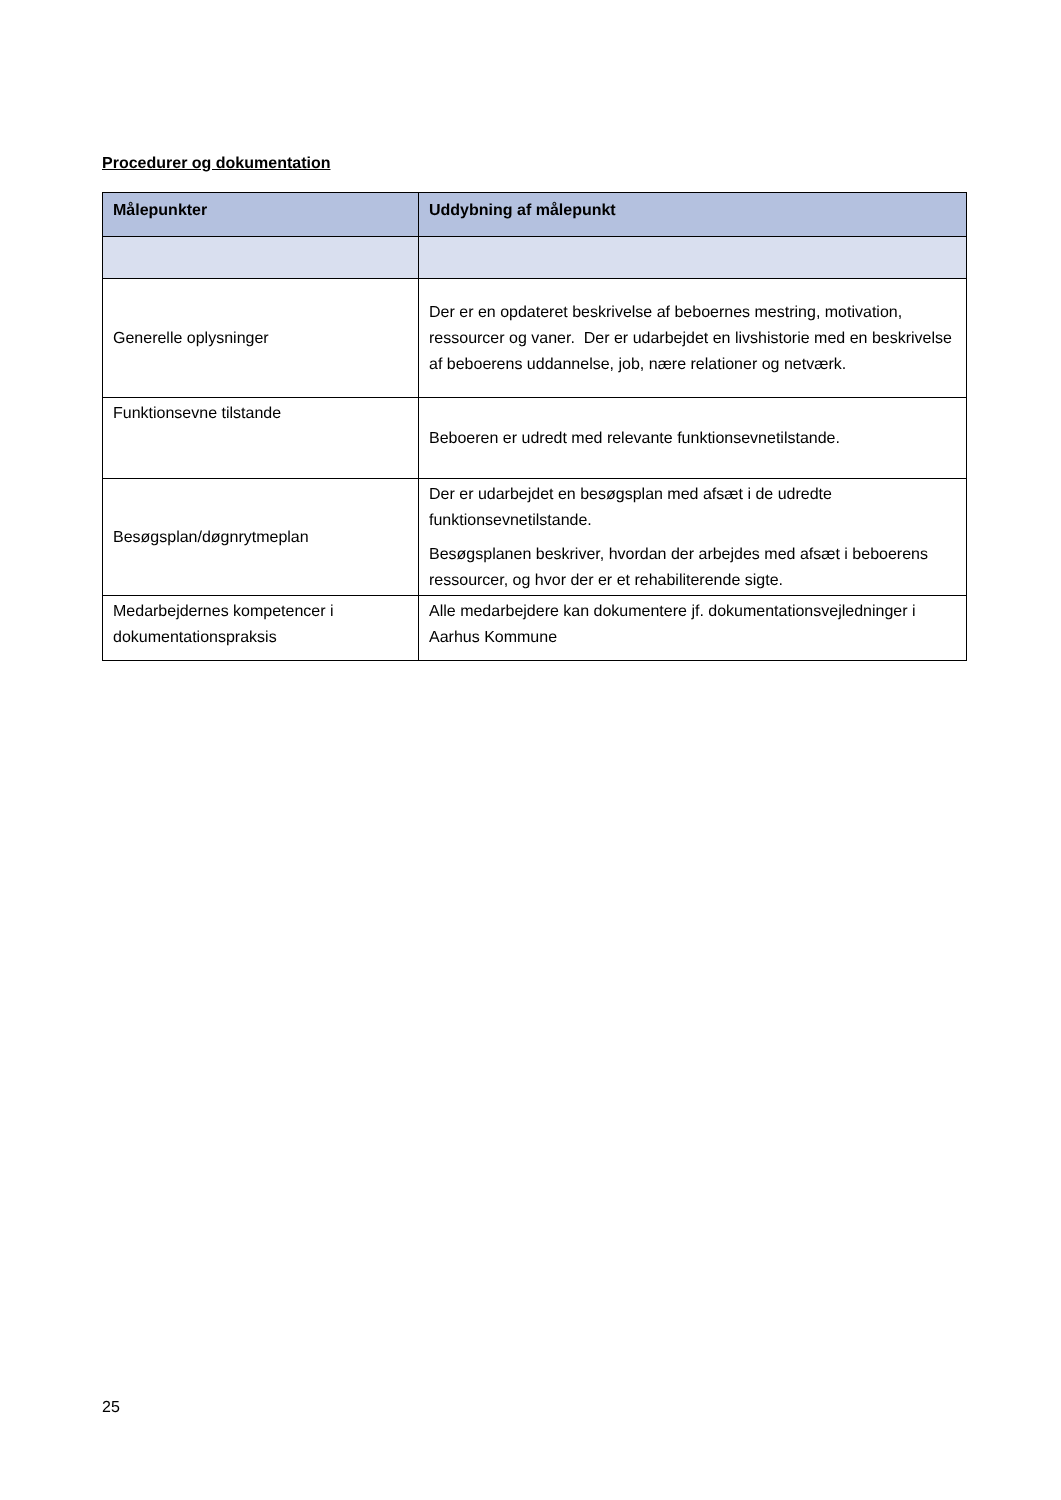Procedurer og dokumentation
| Målepunkter | Uddybning af målepunkt |
| --- | --- |
| Generelle oplysninger | Der er en opdateret beskrivelse af beboernes mestring, motivation, ressourcer og vaner. Der er udarbejdet en livshistorie med en beskrivelse af beboerens uddannelse, job, nære relationer og netværk. |
| Funktionsevne tilstande | Beboeren er udredt med relevante funktionsevnetilstande. |
| Besøgsplan/døgnrytmeplan | Der er udarbejdet en besøgsplan med afsæt i de udredte funktionsevnetilstande. Besøgsplanen beskriver, hvordan der arbejdes med afsæt i beboerens ressourcer, og hvor der er et rehabiliterende sigte. |
| Medarbejdernes kompetencer i dokumentationspraksis | Alle medarbejdere kan dokumentere jf. dokumentationsvejledninger i Aarhus Kommune |
25